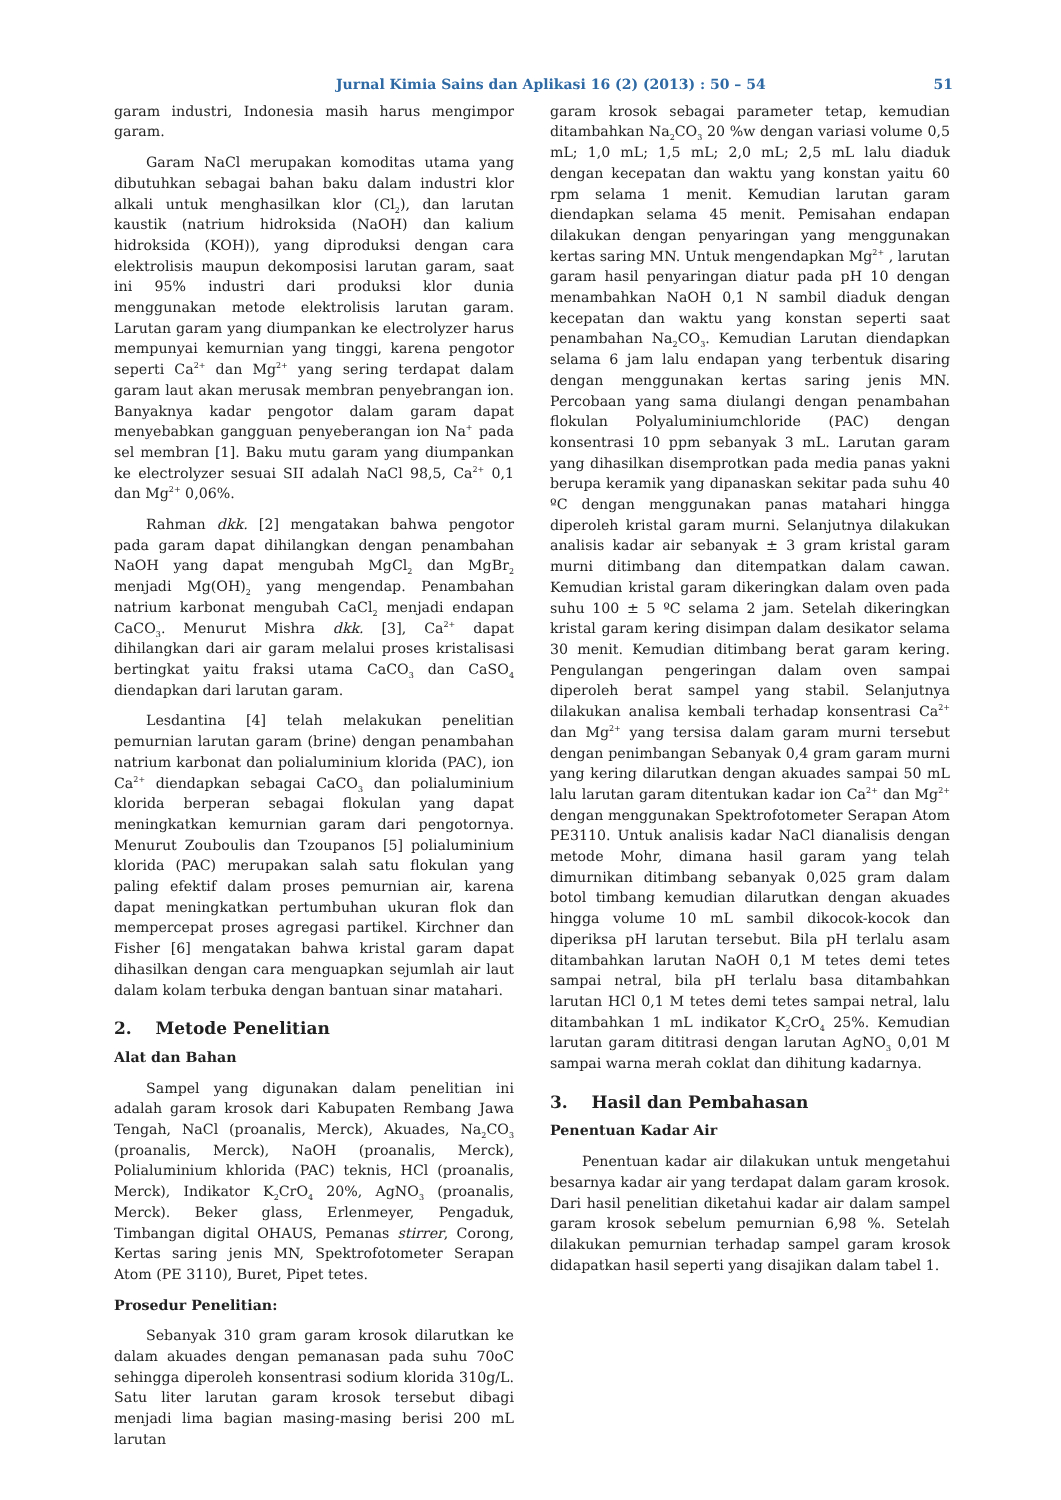Jurnal Kimia Sains dan Aplikasi 16 (2) (2013) : 50 – 54 51
garam industri, Indonesia masih harus mengimpor garam.
Garam NaCl merupakan komoditas utama yang dibutuhkan sebagai bahan baku dalam industri klor alkali untuk menghasilkan klor (Cl<sub>2</sub>), dan larutan kaustik (natrium hidroksida (NaOH) dan kalium hidroksida (KOH)), yang diproduksi dengan cara elektrolisis maupun dekomposisi larutan garam, saat ini 95% industri dari produksi klor dunia menggunakan metode elektrolisis larutan garam. Larutan garam yang diumpankan ke electrolyzer harus mempunyai kemurnian yang tinggi, karena pengotor seperti Ca<sup>2+</sup> dan Mg<sup>2+</sup> yang sering terdapat dalam garam laut akan merusak membran penyebrangan ion. Banyaknya kadar pengotor dalam garam dapat menyebabkan gangguan penyeberangan ion Na<sup>+</sup> pada sel membran [1]. Baku mutu garam yang diumpankan ke electrolyzer sesuai SII adalah NaCl 98,5, Ca<sup>2+</sup> 0,1 dan Mg<sup>2+</sup> 0,06%.
Rahman dkk. [2] mengatakan bahwa pengotor pada garam dapat dihilangkan dengan penambahan NaOH yang dapat mengubah MgCl<sub>2</sub> dan MgBr<sub>2</sub> menjadi Mg(OH)<sub>2</sub> yang mengendap. Penambahan natrium karbonat mengubah CaCl<sub>2</sub> menjadi endapan CaCO<sub>3</sub>. Menurut Mishra dkk. [3], Ca<sup>2+</sup> dapat dihilangkan dari air garam melalui proses kristalisasi bertingkat yaitu fraksi utama CaCO<sub>3</sub> dan CaSO<sub>4</sub> diendapkan dari larutan garam.
Lesdantina [4] telah melakukan penelitian pemurnian larutan garam (brine) dengan penambahan natrium karbonat dan polialuminium klorida (PAC), ion Ca<sup>2+</sup> diendapkan sebagai CaCO<sub>3</sub> dan polialuminium klorida berperan sebagai flokulan yang dapat meningkatkan kemurnian garam dari pengotornya. Menurut Zouboulis dan Tzoupanos [5] polialuminium klorida (PAC) merupakan salah satu flokulan yang paling efektif dalam proses pemurnian air, karena dapat meningkatkan pertumbuhan ukuran flok dan mempercepat proses agregasi partikel. Kirchner dan Fisher [6] mengatakan bahwa kristal garam dapat dihasilkan dengan cara menguapkan sejumlah air laut dalam kolam terbuka dengan bantuan sinar matahari.
2. Metode Penelitian
Alat dan Bahan
Sampel yang digunakan dalam penelitian ini adalah garam krosok dari Kabupaten Rembang Jawa Tengah, NaCl (proanalis, Merck), Akuades, Na<sub>2</sub>CO<sub>3</sub> (proanalis, Merck), NaOH (proanalis, Merck), Polialuminium khlorida (PAC) teknis, HCl (proanalis, Merck), Indikator K<sub>2</sub>CrO<sub>4</sub> 20%, AgNO<sub>3</sub> (proanalis, Merck). Beker glass, Erlenmeyer, Pengaduk, Timbangan digital OHAUS, Pemanas stirrer, Corong, Kertas saring jenis MN, Spektrofotometer Serapan Atom (PE 3110), Buret, Pipet tetes.
Prosedur Penelitian:
Sebanyak 310 gram garam krosok dilarutkan ke dalam akuades dengan pemanasan pada suhu 70oC sehingga diperoleh konsentrasi sodium klorida 310g/L. Satu liter larutan garam krosok tersebut dibagi menjadi lima bagian masing-masing berisi 200 mL larutan
garam krosok sebagai parameter tetap, kemudian ditambahkan Na<sub>2</sub>CO<sub>3</sub> 20 %w dengan variasi volume 0,5 mL; 1,0 mL; 1,5 mL; 2,0 mL; 2,5 mL lalu diaduk dengan kecepatan dan waktu yang konstan yaitu 60 rpm selama 1 menit. Kemudian larutan garam diendapkan selama 45 menit. Pemisahan endapan dilakukan dengan penyaringan yang menggunakan kertas saring MN. Untuk mengendapkan Mg<sup>2+</sup> , larutan garam hasil penyaringan diatur pada pH 10 dengan menambahkan NaOH 0,1 N sambil diaduk dengan kecepatan dan waktu yang konstan seperti saat penambahan Na<sub>2</sub>CO<sub>3</sub>. Kemudian Larutan diendapkan selama 6 jam lalu endapan yang terbentuk disaring dengan menggunakan kertas saring jenis MN. Percobaan yang sama diulangi dengan penambahan flokulan Polyaluminiumchloride (PAC) dengan konsentrasi 10 ppm sebanyak 3 mL. Larutan garam yang dihasilkan disemprotkan pada media panas yakni berupa keramik yang dipanaskan sekitar pada suhu 40 ºC dengan menggunakan panas matahari hingga diperoleh kristal garam murni. Selanjutnya dilakukan analisis kadar air sebanyak ± 3 gram kristal garam murni ditimbang dan ditempatkan dalam cawan. Kemudian kristal garam dikeringkan dalam oven pada suhu 100 ± 5 ºC selama 2 jam. Setelah dikeringkan kristal garam kering disimpan dalam desikator selama 30 menit. Kemudian ditimbang berat garam kering. Pengulangan pengeringan dalam oven sampai diperoleh berat sampel yang stabil. Selanjutnya dilakukan analisa kembali terhadap konsentrasi Ca<sup>2+</sup> dan Mg<sup>2+</sup> yang tersisa dalam garam murni tersebut dengan penimbangan Sebanyak 0,4 gram garam murni yang kering dilarutkan dengan akuades sampai 50 mL lalu larutan garam ditentukan kadar ion Ca<sup>2+</sup> dan Mg<sup>2+</sup> dengan menggunakan Spektrofotometer Serapan Atom PE3110. Untuk analisis kadar NaCl dianalisis dengan metode Mohr, dimana hasil garam yang telah dimurnikan ditimbang sebanyak 0,025 gram dalam botol timbang kemudian dilarutkan dengan akuades hingga volume 10 mL sambil dikocok-kocok dan diperiksa pH larutan tersebut. Bila pH terlalu asam ditambahkan larutan NaOH 0,1 M tetes demi tetes sampai netral, bila pH terlalu basa ditambahkan larutan HCl 0,1 M tetes demi tetes sampai netral, lalu ditambahkan 1 mL indikator K<sub>2</sub>CrO<sub>4</sub> 25%. Kemudian larutan garam dititrasi dengan larutan AgNO<sub>3</sub> 0,01 M sampai warna merah coklat dan dihitung kadarnya.
3. Hasil dan Pembahasan
Penentuan Kadar Air
Penentuan kadar air dilakukan untuk mengetahui besarnya kadar air yang terdapat dalam garam krosok. Dari hasil penelitian diketahui kadar air dalam sampel garam krosok sebelum pemurnian 6,98 %. Setelah dilakukan pemurnian terhadap sampel garam krosok didapatkan hasil seperti yang disajikan dalam tabel 1.